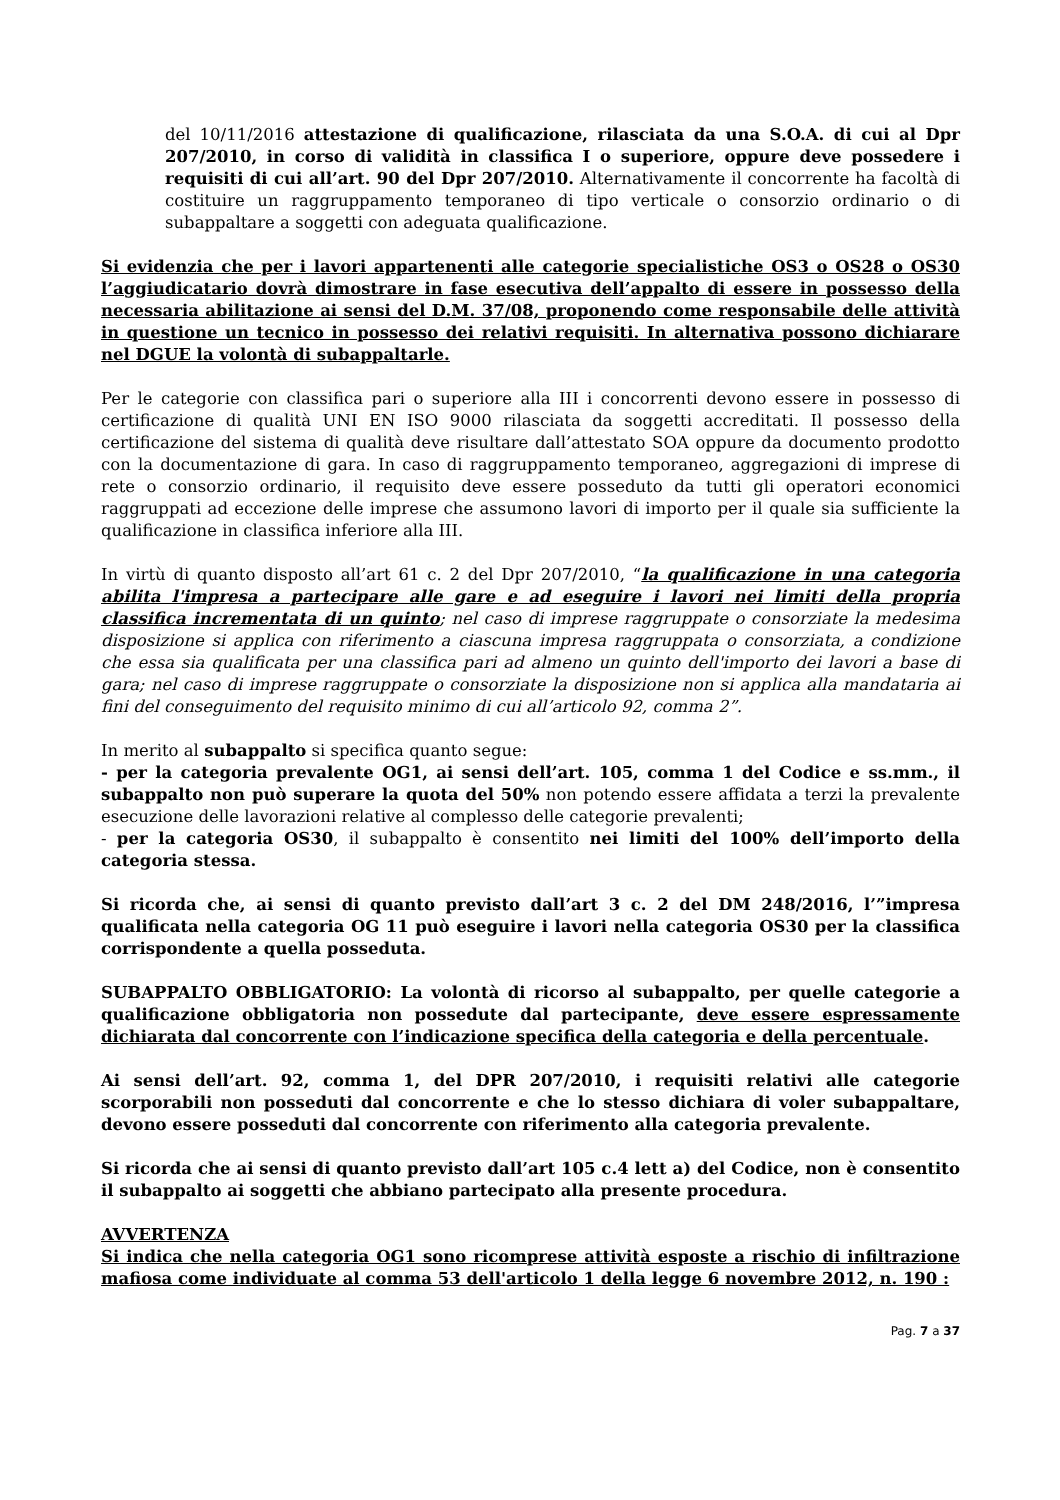del 10/11/2016 attestazione di qualificazione, rilasciata da una S.O.A. di cui al Dpr 207/2010, in corso di validità in classifica I o superiore, oppure deve possedere i requisiti di cui all’art. 90 del Dpr 207/2010. Alternativamente il concorrente ha facoltà di costituire un raggruppamento temporaneo di tipo verticale o consorzio ordinario o di subappaltare a soggetti con adeguata qualificazione.
Si evidenzia che per i lavori appartenenti alle categorie specialistiche OS3 o OS28 o OS30 l’aggiudicatario dovrà dimostrare in fase esecutiva dell’appalto di essere in possesso della necessaria abilitazione ai sensi del D.M. 37/08, proponendo come responsabile delle attività in questione un tecnico in possesso dei relativi requisiti. In alternativa possono dichiarare nel DGUE la volontà di subappaltarle.
Per le categorie con classifica pari o superiore alla III i concorrenti devono essere in possesso di certificazione di qualità UNI EN ISO 9000 rilasciata da soggetti accreditati. Il possesso della certificazione del sistema di qualità deve risultare dall’attestato SOA oppure da documento prodotto con la documentazione di gara. In caso di raggruppamento temporaneo, aggregazioni di imprese di rete o consorzio ordinario, il requisito deve essere posseduto da tutti gli operatori economici raggruppati ad eccezione delle imprese che assumono lavori di importo per il quale sia sufficiente la qualificazione in classifica inferiore alla III.
In virtù di quanto disposto all’art 61 c. 2 del Dpr 207/2010, “la qualificazione in una categoria abilita l'impresa a partecipare alle gare e ad eseguire i lavori nei limiti della propria classifica incrementata di un quinto; nel caso di imprese raggruppate o consorziate la medesima disposizione si applica con riferimento a ciascuna impresa raggruppata o consorziata, a condizione che essa sia qualificata per una classifica pari ad almeno un quinto dell'importo dei lavori a base di gara; nel caso di imprese raggruppate o consorziate la disposizione non si applica alla mandataria ai fini del conseguimento del requisito minimo di cui all’articolo 92, comma 2”.
In merito al subappalto si specifica quanto segue:
- per la categoria prevalente OG1, ai sensi dell’art. 105, comma 1 del Codice e ss.mm., il subappalto non può superare la quota del 50% non potendo essere affidata a terzi la prevalente esecuzione delle lavorazioni relative al complesso delle categorie prevalenti;
- per la categoria OS30, il subappalto è consentito nei limiti del 100% dell’importo della categoria stessa.
Si ricorda che, ai sensi di quanto previsto dall’art 3 c. 2 del DM 248/2016, l’”impresa qualificata nella categoria OG 11 può eseguire i lavori nella categoria OS30 per la classifica corrispondente a quella posseduta.
SUBAPPALTO OBBLIGATORIO: La volontà di ricorso al subappalto, per quelle categorie a qualificazione obbligatoria non possedute dal partecipante, deve essere espressamente dichiarata dal concorrente con l’indicazione specifica della categoria e della percentuale.
Ai sensi dell’art. 92, comma 1, del DPR 207/2010, i requisiti relativi alle categorie scorporabili non posseduti dal concorrente e che lo stesso dichiara di voler subappaltare, devono essere posseduti dal concorrente con riferimento alla categoria prevalente.
Si ricorda che ai sensi di quanto previsto dall’art 105 c.4 lett a) del Codice, non è consentito il subappalto ai soggetti che abbiano partecipato alla presente procedura.
AVVERTENZA
Si indica che nella categoria OG1 sono ricomprese attività esposte a rischio di infiltrazione mafiosa come individuate al comma 53 dell'articolo 1 della legge 6 novembre 2012, n. 190 :
Pag. 7 a 37